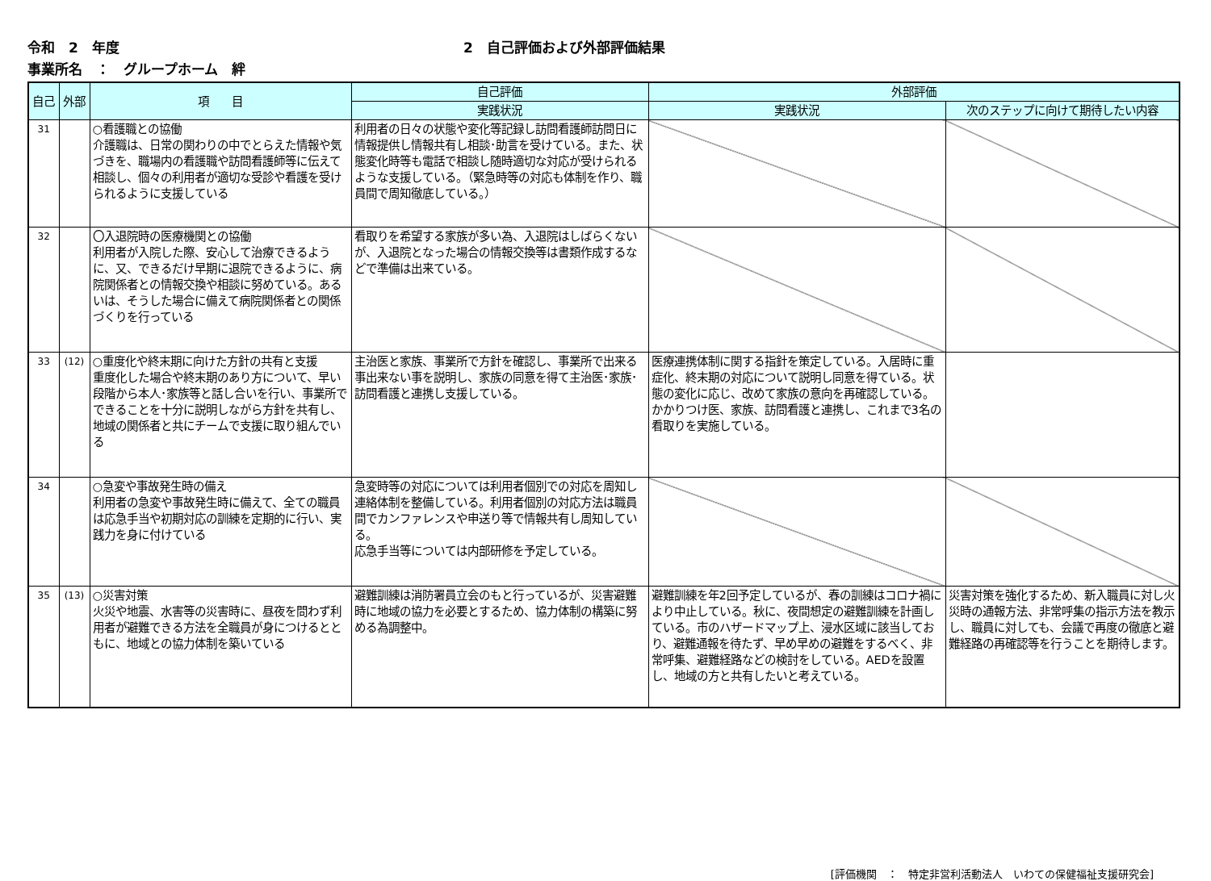令和　2　年度 2　自己評価および外部評価結果
事業所名　：　グループホーム　絆
| 自己 | 外部 | 項 目 | 自己評価 | 外部評価 | |
| --- | --- | --- | --- | --- | --- |
| | | | 実践状況 | 実践状況 | 次のステップに向けて期待したい内容 |
| 31 | | ○看護職との協働 介護職は、日常の関わりの中でとらえた情報や気づきを、職場内の看護職や訪問看護師等に伝えて相談し、個々の利用者が適切な受診や看護を受けられるように支援している | 利用者の日々の状態や変化等記録し訪問看護師訪問日に情報提供し情報共有し相談･助言を受けている。また、状態変化時等も電話で相談し随時適切な対応が受けられるような支援している。（緊急時等の対応も体制を作り、職員間で周知徹底している。） | | |
| 32 | | 〇入退院時の医療機関との協働 利用者が入院した際、安心して治療できるように、又、できるだけ早期に退院できるように、病院関係者との情報交換や相談に努めている。あるいは、そうした場合に備えて病院関係者との関係づくりを行っている | 看取りを希望する家族が多い為、入退院はしばらくないが、入退院となった場合の情報交換等は書類作成するなどで準備は出来ている。 | | |
| 33 | (12) | ○重度化や終末期に向けた方針の共有と支援 重度化した場合や終末期のあり方について、早い段階から本人･家族等と話し合いを行い、事業所でできることを十分に説明しながら方針を共有し、地域の関係者と共にチームで支援に取り組んでいる | 主治医と家族、事業所で方針を確認し、事業所で出来る事出来ない事を説明し、家族の同意を得て主治医･家族･訪問看護と連携し支援している。 | 医療連携体制に関する指針を策定している。入居時に重症化、終末期の対応について説明し同意を得ている。状態の変化に応じ、改めて家族の意向を再確認している。かかりつけ医、家族、訪問看護と連携し、これまで3名の看取りを実施している。 | |
| 34 | | ○急変や事故発生時の備え 利用者の急変や事故発生時に備えて、全ての職員は応急手当や初期対応の訓練を定期的に行い、実践力を身に付けている | 急変時等の対応については利用者個別での対応を周知し連絡体制を整備している。利用者個別の対応方法は職員間でカンファレンスや申送り等で情報共有し周知している。 応急手当等については内部研修を予定している。 | | |
| 35 | (13) | ○災害対策 火災や地震、水害等の災害時に、昼夜を問わず利用者が避難できる方法を全職員が身につけるとともに、地域との協力体制を築いている | 避難訓練は消防署員立会のもと行っているが、災害避難時に地域の協力を必要とするため、協力体制の構築に努める為調整中。 | 避難訓練を年2回予定しているが、春の訓練はコロナ禍により中止している。秋に、夜間想定の避難訓練を計画している。市のハザードマップ上、浸水区域に該当しており、避難通報を待たず、早め早めの避難をするべく、非常呼集、避難経路などの検討をしている。AEDを設置し、地域の方と共有したいと考えている。 | 災害対策を強化するため、新入職員に対し火災時の通報方法、非常呼集の指示方法を教示し、職員に対しても、会議で再度の徹底と避難経路の再確認等を行うことを期待します。 |
[評価機関　：　特定非営利活動法人　いわての保健福祉支援研究会]